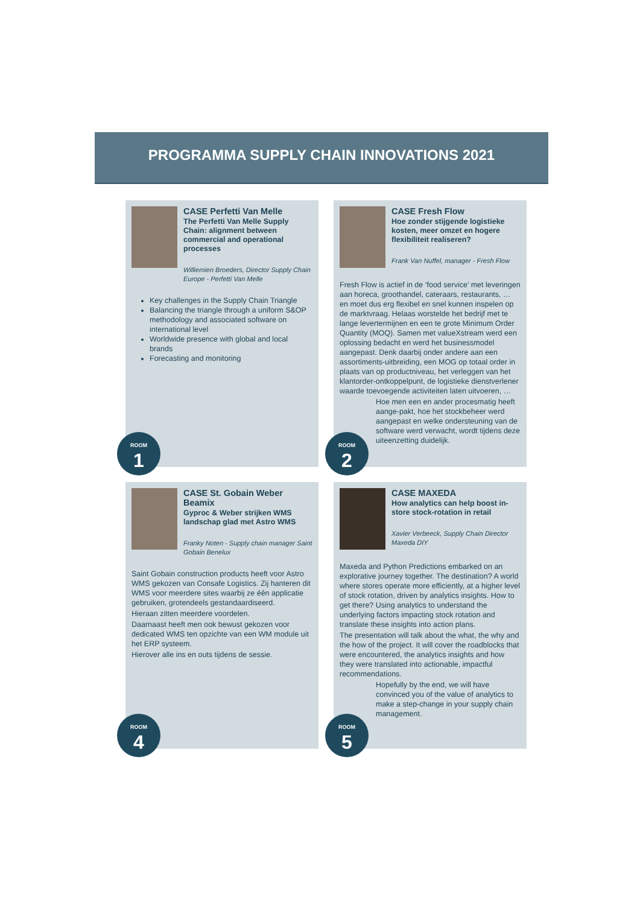PROGRAMMA SUPPLY CHAIN INNOVATIONS 2021
CASE Perfetti Van Melle
The Perfetti Van Melle Supply Chain: alignment between commercial and operational processes
Williemien Broeders, Director Supply Chain Europe - Perfetti Van Melle
Key challenges in the Supply Chain Triangle
Balancing the triangle through a uniform S&OP methodology and associated software on international level
Worldwide presence with global and local brands
Forecasting and monitoring
ROOM
1
CASE Fresh Flow
Hoe zonder stijgende logistieke kosten, meer omzet en hogere flexibiliteit realiseren?
Frank Van Nuffel, manager - Fresh Flow
Fresh Flow is actief in de ‘food service’ met leveringen aan horeca, groothandel, cateraars, restaurants, … en moet dus erg flexibel en snel kunnen inspelen op de marktvraag. Helaas worstelde het bedrijf met te lange levertermijnen en een te grote Minimum Order Quantity (MOQ). Samen met valueXstream werd een oplossing bedacht en werd het businessmodel aangepast. Denk daarbij onder andere aan een assortiments-uitbreiding, een MOG op totaal order in plaats van op productniveau, het verleggen van het klantorder-ontkoppelpunt, de logistieke dienstverlener waarde toevoegende activiteiten laten uitvoeren, …
Hoe men een en ander procesmatig heeft aange-pakt, hoe het stockbeheer werd aangepast en welke ondersteuning van de software werd verwacht, wordt tijdens deze uiteenzetting duidelijk.
ROOM
2
CASE St. Gobain Weber Beamix
Gyproc & Weber strijken WMS landschap glad met Astro WMS
Franky Noten - Supply chain manager Saint Gobain Benelux
Saint Gobain construction products heeft voor Astro WMS gekozen van Consafe Logistics. Zij hanteren dit WMS voor meerdere sites waarbij ze één applicatie gebruiken, grotendeels gestandaardiseerd.
Hieraan zitten meerdere voordelen.
Daarnaast heeft men ook bewust gekozen voor dedicated WMS ten opzichte van een WM module uit het ERP systeem.
Hierover alle ins en outs tijdens de sessie.
ROOM
4
CASE MAXEDA
How analytics can help boost in-store stock-rotation in retail
Xavier Verbeeck, Supply Chain Director Maxeda DIY
Maxeda and Python Predictions embarked on an explorative journey together. The destination? A world where stores operate more efficiently, at a higher level of stock rotation, driven by analytics insights. How to get there? Using analytics to understand the underlying factors impacting stock rotation and translate these insights into action plans.
The presentation will talk about the what, the why and the how of the project. It will cover the roadblocks that were encountered, the analytics insights and how they were translated into actionable, impactful recommendations.
Hopefully by the end, we will have convinced you of the value of analytics to make a step-change in your supply chain management.
ROOM
5